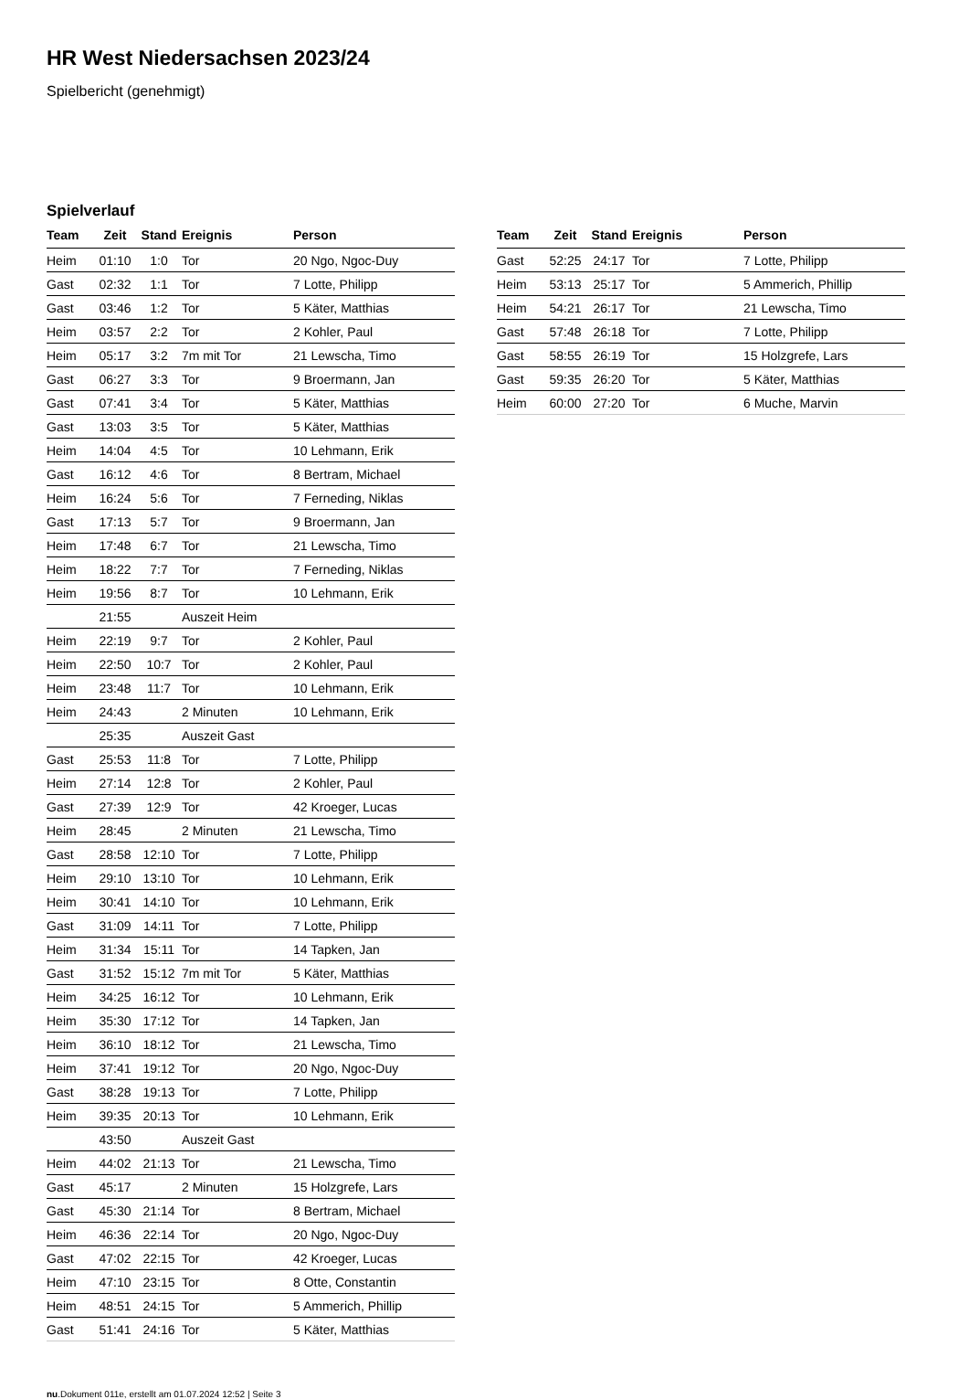HR West Niedersachsen 2023/24
Spielbericht (genehmigt)
Spielverlauf
| Team | Zeit | Stand | Ereignis | Person |
| --- | --- | --- | --- | --- |
| Heim | 01:10 | 1:0 | Tor | 20 Ngo, Ngoc-Duy |
| Gast | 02:32 | 1:1 | Tor | 7 Lotte, Philipp |
| Gast | 03:46 | 1:2 | Tor | 5 Käter, Matthias |
| Heim | 03:57 | 2:2 | Tor | 2 Kohler, Paul |
| Heim | 05:17 | 3:2 | 7m mit Tor | 21 Lewscha, Timo |
| Gast | 06:27 | 3:3 | Tor | 9 Broermann, Jan |
| Gast | 07:41 | 3:4 | Tor | 5 Käter, Matthias |
| Gast | 13:03 | 3:5 | Tor | 5 Käter, Matthias |
| Heim | 14:04 | 4:5 | Tor | 10 Lehmann, Erik |
| Gast | 16:12 | 4:6 | Tor | 8 Bertram, Michael |
| Heim | 16:24 | 5:6 | Tor | 7 Ferneding, Niklas |
| Gast | 17:13 | 5:7 | Tor | 9 Broermann, Jan |
| Heim | 17:48 | 6:7 | Tor | 21 Lewscha, Timo |
| Heim | 18:22 | 7:7 | Tor | 7 Ferneding, Niklas |
| Heim | 19:56 | 8:7 | Tor | 10 Lehmann, Erik |
| | 21:55 | | Auszeit Heim | |
| Heim | 22:19 | 9:7 | Tor | 2 Kohler, Paul |
| Heim | 22:50 | 10:7 | Tor | 2 Kohler, Paul |
| Heim | 23:48 | 11:7 | Tor | 10 Lehmann, Erik |
| Heim | 24:43 | | 2 Minuten | 10 Lehmann, Erik |
| | 25:35 | | Auszeit Gast | |
| Gast | 25:53 | 11:8 | Tor | 7 Lotte, Philipp |
| Heim | 27:14 | 12:8 | Tor | 2 Kohler, Paul |
| Gast | 27:39 | 12:9 | Tor | 42 Kroeger, Lucas |
| Heim | 28:45 | | 2 Minuten | 21 Lewscha, Timo |
| Gast | 28:58 | 12:10 | Tor | 7 Lotte, Philipp |
| Heim | 29:10 | 13:10 | Tor | 10 Lehmann, Erik |
| Heim | 30:41 | 14:10 | Tor | 10 Lehmann, Erik |
| Gast | 31:09 | 14:11 | Tor | 7 Lotte, Philipp |
| Heim | 31:34 | 15:11 | Tor | 14 Tapken, Jan |
| Gast | 31:52 | 15:12 | 7m mit Tor | 5 Käter, Matthias |
| Heim | 34:25 | 16:12 | Tor | 10 Lehmann, Erik |
| Heim | 35:30 | 17:12 | Tor | 14 Tapken, Jan |
| Heim | 36:10 | 18:12 | Tor | 21 Lewscha, Timo |
| Heim | 37:41 | 19:12 | Tor | 20 Ngo, Ngoc-Duy |
| Gast | 38:28 | 19:13 | Tor | 7 Lotte, Philipp |
| Heim | 39:35 | 20:13 | Tor | 10 Lehmann, Erik |
| | 43:50 | | Auszeit Gast | |
| Heim | 44:02 | 21:13 | Tor | 21 Lewscha, Timo |
| Gast | 45:17 | | 2 Minuten | 15 Holzgrefe, Lars |
| Gast | 45:30 | 21:14 | Tor | 8 Bertram, Michael |
| Heim | 46:36 | 22:14 | Tor | 20 Ngo, Ngoc-Duy |
| Gast | 47:02 | 22:15 | Tor | 42 Kroeger, Lucas |
| Heim | 47:10 | 23:15 | Tor | 8 Otte, Constantin |
| Heim | 48:51 | 24:15 | Tor | 5 Ammerich, Phillip |
| Gast | 51:41 | 24:16 | Tor | 5 Käter, Matthias |
| Team | Zeit | Stand | Ereignis | Person |
| --- | --- | --- | --- | --- |
| Gast | 52:25 | 24:17 | Tor | 7 Lotte, Philipp |
| Heim | 53:13 | 25:17 | Tor | 5 Ammerich, Phillip |
| Heim | 54:21 | 26:17 | Tor | 21 Lewscha, Timo |
| Gast | 57:48 | 26:18 | Tor | 7 Lotte, Philipp |
| Gast | 58:55 | 26:19 | Tor | 15 Holzgrefe, Lars |
| Gast | 59:35 | 26:20 | Tor | 5 Käter, Matthias |
| Heim | 60:00 | 27:20 | Tor | 6 Muche, Marvin |
nu.Dokument 011e, erstellt am 01.07.2024 12:52 | Seite 3